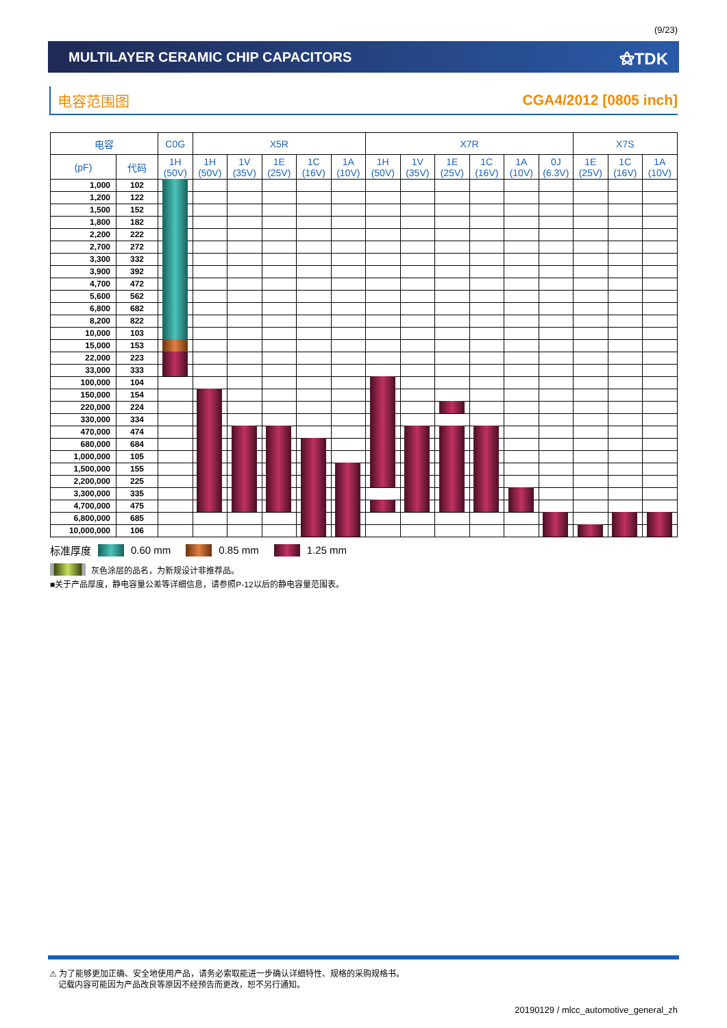(9/23)
MULTILAYER CERAMIC CHIP CAPACITORS
⚝TDK
电容范围图 CGA4/2012 [0805 inch]
| 电容 | | C0G | X5R | | | | | X7R | | | | | | X7S | | |
| --- | --- | --- | --- | --- | --- | --- | --- | --- | --- | --- | --- | --- | --- | --- | --- | --- |
| (pF) | 代码 | 1H (50V) | 1H (50V) | 1V (35V) | 1E (25V) | 1C (16V) | 1A (10V) | 1H (50V) | 1V (35V) | 1E (25V) | 1C (16V) | 1A (10V) | 0J (6.3V) | 1E (25V) | 1C (16V) | 1A (10V) |
| 1,000 | 102 | | | | | | | | | | | | | | | |
| 1,200 | 122 | | | | | | | | | | | | | | | |
| 1,500 | 152 | | | | | | | | | | | | | | | |
| 1,800 | 182 | | | | | | | | | | | | | | | |
| 2,200 | 222 | | | | | | | | | | | | | | | |
| 2,700 | 272 | | | | | | | | | | | | | | | |
| 3,300 | 332 | | | | | | | | | | | | | | | |
| 3,900 | 392 | | | | | | | | | | | | | | | |
| 4,700 | 472 | | | | | | | | | | | | | | | |
| 5,600 | 562 | | | | | | | | | | | | | | | |
| 6,800 | 682 | | | | | | | | | | | | | | | |
| 8,200 | 822 | | | | | | | | | | | | | | | |
| 10,000 | 103 | | | | | | | | | | | | | | | |
| 15,000 | 153 | | | | | | | | | | | | | | | |
| 22,000 | 223 | | | | | | | | | | | | | | | |
| 33,000 | 333 | | | | | | | | | | | | | | | |
| 100,000 | 104 | | | | | | | | | | | | | | | |
| 150,000 | 154 | | | | | | | | | | | | | | | |
| 220,000 | 224 | | | | | | | | | | | | | | | |
| 330,000 | 334 | | | | | | | | | | | | | | | |
| 470,000 | 474 | | | | | | | | | | | | | | | |
| 680,000 | 684 | | | | | | | | | | | | | | | |
| 1,000,000 | 105 | | | | | | | | | | | | | | | |
| 1,500,000 | 155 | | | | | | | | | | | | | | | |
| 2,200,000 | 225 | | | | | | | | | | | | | | | |
| 3,300,000 | 335 | | | | | | | | | | | | | | | |
| 4,700,000 | 475 | | | | | | | | | | | | | | | |
| 6,800,000 | 685 | | | | | | | | | | | | | | | |
| 10,000,000 | 106 | | | | | | | | | | | | | | | |
标准厚度 0.60 mm 0.85 mm 1.25 mm
灰色涂层的品名，为新规设计非推荐品。
■关于产品厚度，静电容量公差等详细信息，请参照P-12以后的静电容量范围表。
⚠ 为了能够更加正确、安全地使用产品，请务必索取能进一步确认详细特性、规格的采购规格书。
记载内容可能因为产品改良等原因不经预告而更改，恕不另行通知。
20190129 / mlcc_automotive_general_zh